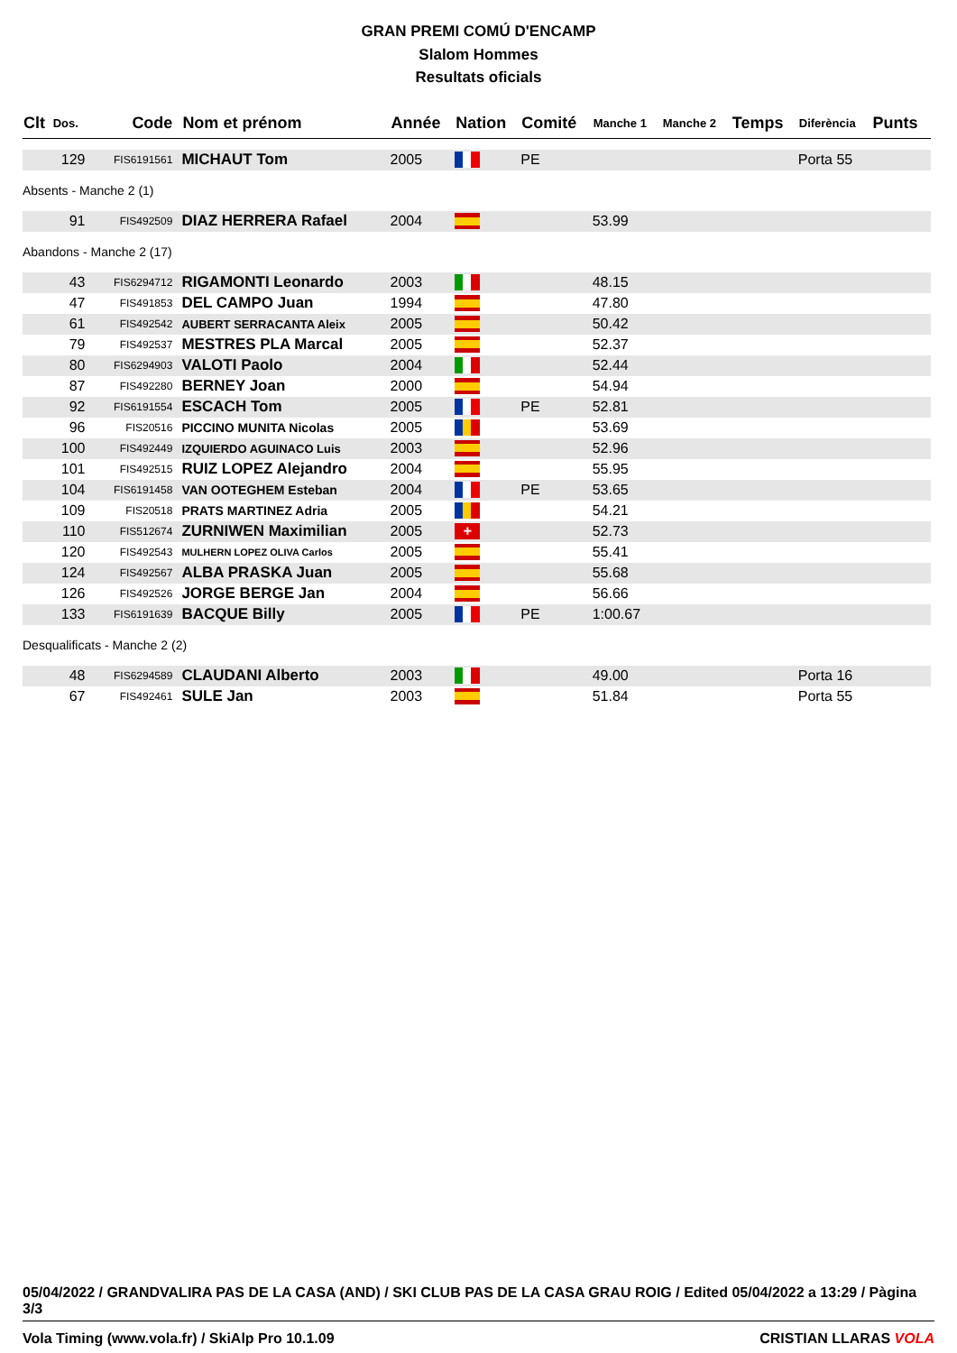GRAN PREMI COMÚ D'ENCAMP
Slalom Hommes
Resultats oficials
| Clt | Dos. | Code | Nom et prénom | Année | Nation | Comité | Manche 1 | Manche 2 | Temps | Diferència | Punts |
| --- | --- | --- | --- | --- | --- | --- | --- | --- | --- | --- | --- |
| | 129 | FIS6191561 | MICHAUT Tom | 2005 | | PE | | | | Porta 55 | |
| Absents - Manche 2 (1) | | | | | | | | | | | |
| | 91 | FIS492509 | DIAZ HERRERA Rafael | 2004 | | | 53.99 | | | | |
| Abandons - Manche 2 (17) | | | | | | | | | | | |
| | 43 | FIS6294712 | RIGAMONTI Leonardo | 2003 | | | 48.15 | | | | |
| | 47 | FIS491853 | DEL CAMPO Juan | 1994 | | | 47.80 | | | | |
| | 61 | FIS492542 | AUBERT SERRACANTA Aleix | 2005 | | | 50.42 | | | | |
| | 79 | FIS492537 | MESTRES PLA Marcal | 2005 | | | 52.37 | | | | |
| | 80 | FIS6294903 | VALOTI Paolo | 2004 | | | 52.44 | | | | |
| | 87 | FIS492280 | BERNEY Joan | 2000 | | | 54.94 | | | | |
| | 92 | FIS6191554 | ESCACH Tom | 2005 | | PE | 52.81 | | | | |
| | 96 | FIS20516 | PICCINO MUNITA Nicolas | 2005 | | | 53.69 | | | | |
| | 100 | FIS492449 | IZQUIERDO AGUINACO Luis | 2003 | | | 52.96 | | | | |
| | 101 | FIS492515 | RUIZ LOPEZ Alejandro | 2004 | | | 55.95 | | | | |
| | 104 | FIS6191458 | VAN OOTEGHEM Esteban | 2004 | | PE | 53.65 | | | | |
| | 109 | FIS20518 | PRATS MARTINEZ Adria | 2005 | | | 54.21 | | | | |
| | 110 | FIS512674 | ZURNIWEN Maximilian | 2005 | + | | 52.73 | | | | |
| | 120 | FIS492543 | MULHERN LOPEZ OLIVA Carlos | 2005 | | | 55.41 | | | | |
| | 124 | FIS492567 | ALBA PRASKA Juan | 2005 | | | 55.68 | | | | |
| | 126 | FIS492526 | JORGE BERGE Jan | 2004 | | | 56.66 | | | | |
| | 133 | FIS6191639 | BACQUE Billy | 2005 | | PE | 1:00.67 | | | | |
| Desqualificats - Manche 2 (2) | | | | | | | | | | | |
| | 48 | FIS6294589 | CLAUDANI Alberto | 2003 | | | 49.00 | | | Porta 16 | |
| | 67 | FIS492461 | SULE Jan | 2003 | | | 51.84 | | | Porta 55 | |
05/04/2022 / GRANDVALIRA PAS DE LA CASA (AND) / SKI CLUB PAS DE LA CASA GRAU ROIG / Edited 05/04/2022 a 13:29 / Pàgina 3/3
Vola Timing (www.vola.fr) / SkiAlp Pro 10.1.09 CRISTIAN LLARAS VOLA